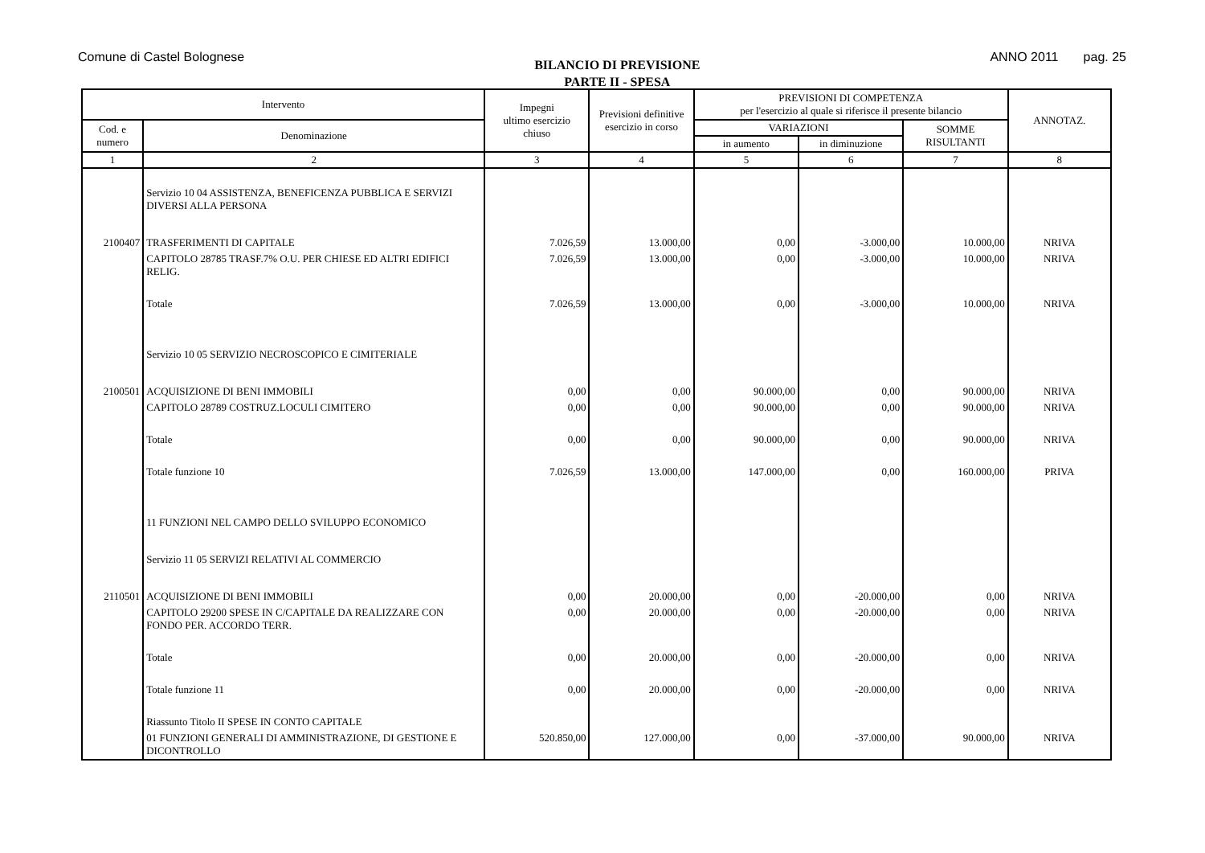Comune di Castel Bolognese
BILANCIO DI PREVISIONE
PARTE II - SPESA
ANNO 2011 pag. 25
| Intervento | | Impegni ultimo esercizio chiuso | Previsioni definitive esercizio in corso | PREVISIONI DI COMPETENZA per l'esercizio al quale si riferisce il presente bilancio | | | ANNOTAZ. |
| --- | --- | --- | --- | --- | --- | --- | --- |
| Cod. e numero | Denominazione | | | VARIAZIONI | | SOMME RISULTANTI | |
| | | | | in aumento | in diminuzione | | |
| 1 | 2 | 3 | 4 | 5 | 6 | 7 | 8 |
| | Servizio 10 04 ASSISTENZA, BENEFICENZA PUBBLICA E SERVIZI DIVERSI ALLA PERSONA | | | | | | |
| 2100407 | TRASFERIMENTI DI CAPITALE | 7.026,59 | 13.000,00 | 0,00 | -3.000,00 | 10.000,00 | NRIVA |
| | CAPITOLO 28785 TRASF.7% O.U. PER CHIESE ED ALTRI EDIFICI RELIG. | 7.026,59 | 13.000,00 | 0,00 | -3.000,00 | 10.000,00 | NRIVA |
| | Totale | 7.026,59 | 13.000,00 | 0,00 | -3.000,00 | 10.000,00 | NRIVA |
| | Servizio 10 05 SERVIZIO NECROSCOPICO E CIMITERIALE | | | | | | |
| 2100501 | ACQUISIZIONE DI BENI IMMOBILI | 0,00 | 0,00 | 90.000,00 | 0,00 | 90.000,00 | NRIVA |
| | CAPITOLO 28789 COSTRUZ.LOCULI CIMITERO | 0,00 | 0,00 | 90.000,00 | 0,00 | 90.000,00 | NRIVA |
| | Totale | 0,00 | 0,00 | 90.000,00 | 0,00 | 90.000,00 | NRIVA |
| | Totale funzione 10 | 7.026,59 | 13.000,00 | 147.000,00 | 0,00 | 160.000,00 | PRIVA |
| | 11 FUNZIONI NEL CAMPO DELLO SVILUPPO ECONOMICO | | | | | | |
| | Servizio 11 05 SERVIZI RELATIVI AL COMMERCIO | | | | | | |
| 2110501 | ACQUISIZIONE DI BENI IMMOBILI | 0,00 | 20.000,00 | 0,00 | -20.000,00 | 0,00 | NRIVA |
| | CAPITOLO 29200 SPESE IN C/CAPITALE DA REALIZZARE CON FONDO PER. ACCORDO TERR. | 0,00 | 20.000,00 | 0,00 | -20.000,00 | 0,00 | NRIVA |
| | Totale | 0,00 | 20.000,00 | 0,00 | -20.000,00 | 0,00 | NRIVA |
| | Totale funzione 11 | 0,00 | 20.000,00 | 0,00 | -20.000,00 | 0,00 | NRIVA |
| | Riassunto Titolo II SPESE IN CONTO CAPITALE | | | | | | |
| | 01 FUNZIONI GENERALI DI AMMINISTRAZIONE, DI GESTIONE E DICONTROLLO | 520.850,00 | 127.000,00 | 0,00 | -37.000,00 | 90.000,00 | NRIVA |